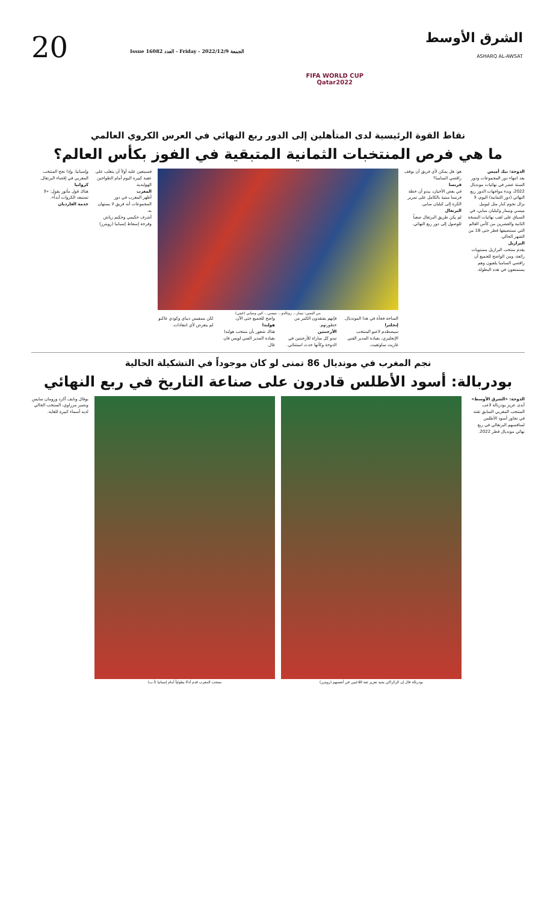الشرق الأوسط
ASHARQ AL-AWSAT
FIFA WORLD CUP
Qatar2022
الجمعة 2022/12/9 - Friday - العدد 16082 Issue
20
نقاط القوة الرئيسية لدى المتأهلين إلى الدور ربع النهائي في العرس الكروي العالمي
ما هي فرص المنتخبات الثمانية المتبقية في الفوز بكأس العالم؟
الدوحة: نيك أميس
بعد انتهاء دور المجموعات ودور الستة عشر في نهائيات مونديال 2022، وبدء مواجهات الدور ربع النهائي (دور الثمانية) اليوم، لا يزال نجوم كبار مثل ليونيل ميسي ونيمار وكيليان مبابي، في السباق على لقب نهائيات النسخة الثانية والعشرين من كأس العالم التي تستضيفها قطر حتى 18 من الشهر الحالي.
البرازيل
يقدم منتخب البرازيل مستويات رائعة، ومن الواضح للجميع أن راقصي السامبا يلعبون وهم يستمتعون في هذه البطولة.
هو: هل يمكن لأي فريق أن يوقف راقصي السامبا؟
فرنسا
في بعض الأحيان، يبدو أن خطة فرنسا مبنية بالكامل على تمرير الكرة إلى كيليان مبابي.
البرتغال
لم يكن طريق البرتغال صعباً للوصول إلى دور ربع النهائي.
من اليمين: نيمار... رونالدو... ميسي... كين ومبابي (غيتي)
الساحة فجأة في هذا المونديال.
إنجلترا
سيصطدم لاعبو المنتخب الإنجليزي، بقيادة المدير الفني غاريث ساوثغيت.
فإنهم يفتقدون الكثير من خطورتهم.
الأرجنتين
تبدو كل مباراة للأرجنتين في الدوحة وكأنها حدث استثنائي.
واضح للجميع حتى الآن.
هولندا
هناك شعور بأن منتخب هولندا بقيادة المدير الفني لويس فان غال.
لكن ممفيس ديباي وكودي غاكبو لم يتعرض لأي انتقادات.
فسيتعين عليه أولاً أن يتغلب على عقبة كبيرة اليوم أمام الطواحين الهولندية.
المغرب
أظهر المغرب في دور المجموعات أنه فريق لا يستهان به.
أشرف حكيمي وحكيم زياش وفرحة إسقاط إسبانيا (رويترز)
وإسبانيا. وإذا نجح المنتخب المغربي في إقصاء البرتغال.
كرواتيا
هناك قول مأثور يقول: «لا تستبعد الكروات أبداً».
خدمة الغارديان
نجم المغرب في مونديال 86 تمنى لو كان موجوداً في التشكيلة الحالية
بودربالة: أسود الأطلس قادرون على صناعة التاريخ في ربع النهائي
الدوحة: «الشرق الأوسط»
أبدى عزيز بودربالة لاعب المنتخب المغربي السابق ثقته في تجاوز أسود الأطلس لمنافسهم البرتغالي في ربع نهائي مونديال قطر 2022.
بودربالة قال إن الركراكي يجيد تعزيز ثقة اللاعبين في أنفسهم (رويترز)
منتخب المغرب قدم أداءً بطولياً أمام إسبانيا (أ.ب)
بوفال ونايف أكرد ورومان سايس ونصير مزراوي، المنتخب الحالي لديه أسماء كبيرة للغاية.